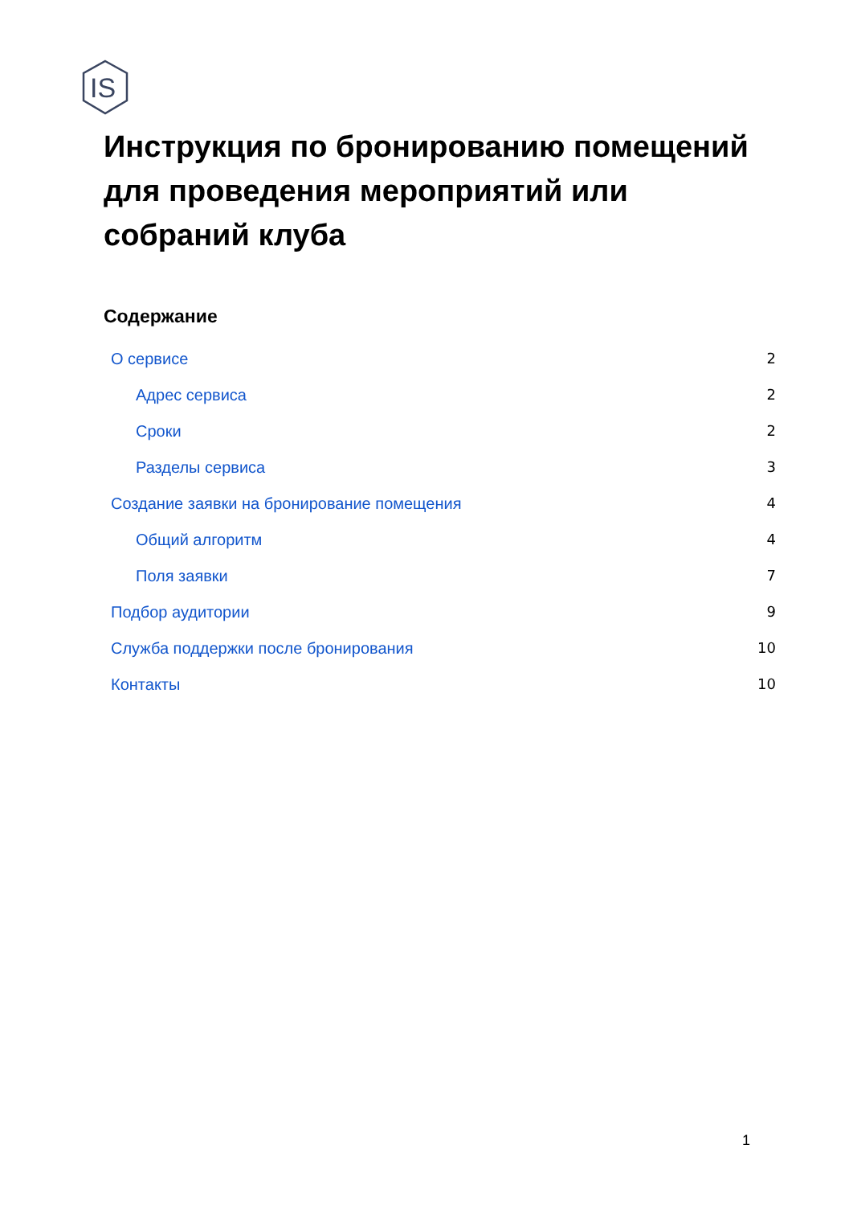IS
Инструкция по бронированию помещений для проведения мероприятий или собраний клуба
Содержание
О сервисе 2
Адрес сервиса 2
Сроки 2
Разделы сервиса 3
Создание заявки на бронирование помещения 4
Общий алгоритм 4
Поля заявки 7
Подбор аудитории 9
Служба поддержки после бронирования 10
Контакты 10
1